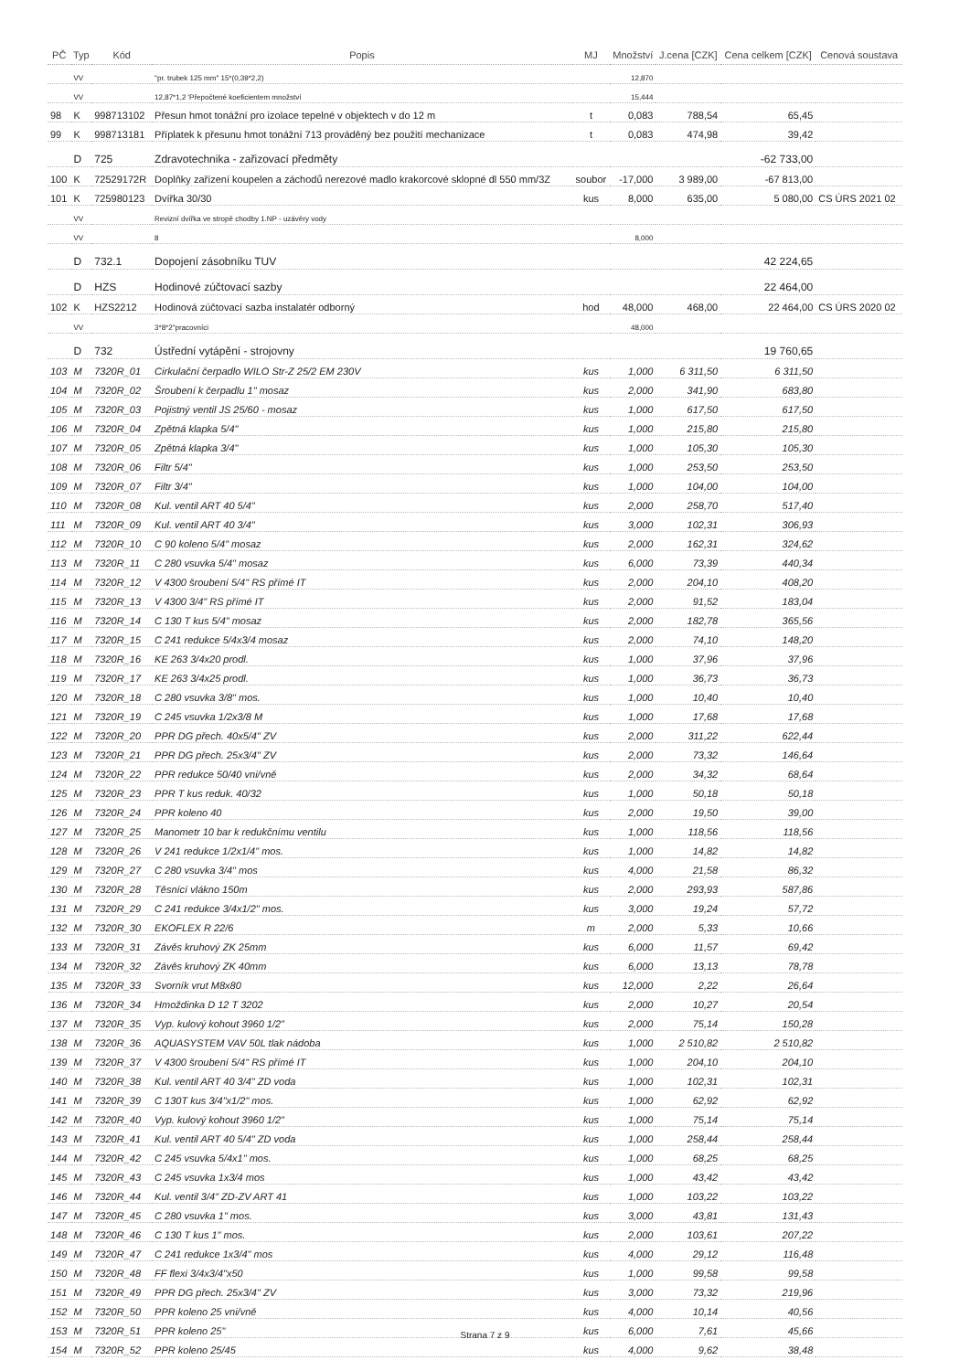| PČ | Typ | Kód | Popis | MJ | Množství | J.cena [CZK] | Cena celkem [CZK] | Cenová soustava |
| --- | --- | --- | --- | --- | --- | --- | --- | --- |
| | VV | | "pr. trubek 125 mm" 15*(0,39*2,2) | | 12,870 | | | |
| | VV | | 12,87*1,2 'Přepočtené koeficientem množství | | 15,444 | | | |
| 98 | K | 998713102 | Přesun hmot tonážní pro izolace tepelné v objektech v do 12 m | t | 0,083 | 788,54 | 65,45 | |
| 99 | K | 998713181 | Příplatek k přesunu hmot tonážní 713 prováděný bez použití mechanizace | t | 0,083 | 474,98 | 39,42 | |
| | D | 725 | Zdravotechnika - zařizovací předměty | | | | -62 733,00 | |
| 100 | K | 72529172R | Doplňky zařízení koupelen a záchodů nerezové madlo krakorcové sklopné dl 550 mm/3Z | soubor | -17,000 | 3 989,00 | -67 813,00 | |
| 101 | K | 725980123 | Dvířka 30/30 | kus | 8,000 | 635,00 | 5 080,00 | CS ÚRS 2021 02 |
| | VV | | Revizní dvířka ve stropě chodby 1.NP - uzávěry vody | | | | | |
| | VV | | 8 | | 8,000 | | | |
| | D | 732.1 | Dopojení zásobníku TUV | | | | 42 224,65 | |
| | D | HZS | Hodinové zúčtovací sazby | | | | 22 464,00 | |
| 102 | K | HZS2212 | Hodinová zúčtovací sazba instalatér odborný | hod | 48,000 | 468,00 | 22 464,00 | CS ÚRS 2020 02 |
| | VV | | 3*8*2"pracovníci | | 48,000 | | | |
| | D | 732 | Ústřední vytápění - strojovny | | | | 19 760,65 | |
| 103 | M | 7320R_01 | Cirkulační čerpadlo WILO Str-Z 25/2 EM 230V | kus | 1,000 | 6 311,50 | 6 311,50 | |
| 104 | M | 7320R_02 | Šroubení k čerpadlu 1" mosaz | kus | 2,000 | 341,90 | 683,80 | |
| 105 | M | 7320R_03 | Pojistný ventil JS 25/60 - mosaz | kus | 1,000 | 617,50 | 617,50 | |
| 106 | M | 7320R_04 | Zpětná klapka 5/4" | kus | 1,000 | 215,80 | 215,80 | |
| 107 | M | 7320R_05 | Zpětná klapka 3/4" | kus | 1,000 | 105,30 | 105,30 | |
| 108 | M | 7320R_06 | Filtr 5/4" | kus | 1,000 | 253,50 | 253,50 | |
| 109 | M | 7320R_07 | Filtr 3/4" | kus | 1,000 | 104,00 | 104,00 | |
| 110 | M | 7320R_08 | Kul. ventil ART 40 5/4" | kus | 2,000 | 258,70 | 517,40 | |
| 111 | M | 7320R_09 | Kul. ventil ART 40 3/4" | kus | 3,000 | 102,31 | 306,93 | |
| 112 | M | 7320R_10 | C 90 koleno 5/4" mosaz | kus | 2,000 | 162,31 | 324,62 | |
| 113 | M | 7320R_11 | C 280 vsuvka 5/4" mosaz | kus | 6,000 | 73,39 | 440,34 | |
| 114 | M | 7320R_12 | V 4300 šroubení 5/4" RS přímé IT | kus | 2,000 | 204,10 | 408,20 | |
| 115 | M | 7320R_13 | V 4300 3/4" RS přímé IT | kus | 2,000 | 91,52 | 183,04 | |
| 116 | M | 7320R_14 | C 130 T kus 5/4" mosaz | kus | 2,000 | 182,78 | 365,56 | |
| 117 | M | 7320R_15 | C 241 redukce 5/4x3/4 mosaz | kus | 2,000 | 74,10 | 148,20 | |
| 118 | M | 7320R_16 | KE 263 3/4x20 prodl. | kus | 1,000 | 37,96 | 37,96 | |
| 119 | M | 7320R_17 | KE 263 3/4x25 prodl. | kus | 1,000 | 36,73 | 36,73 | |
| 120 | M | 7320R_18 | C 280 vsuvka 3/8" mos. | kus | 1,000 | 10,40 | 10,40 | |
| 121 | M | 7320R_19 | C 245 vsuvka 1/2x3/8 M | kus | 1,000 | 17,68 | 17,68 | |
| 122 | M | 7320R_20 | PPR DG přech. 40x5/4" ZV | kus | 2,000 | 311,22 | 622,44 | |
| 123 | M | 7320R_21 | PPR DG přech. 25x3/4" ZV | kus | 2,000 | 73,32 | 146,64 | |
| 124 | M | 7320R_22 | PPR redukce 50/40 vni/vně | kus | 2,000 | 34,32 | 68,64 | |
| 125 | M | 7320R_23 | PPR T kus reduk. 40/32 | kus | 1,000 | 50,18 | 50,18 | |
| 126 | M | 7320R_24 | PPR koleno 40 | kus | 2,000 | 19,50 | 39,00 | |
| 127 | M | 7320R_25 | Manometr 10 bar k redukčnímu ventilu | kus | 1,000 | 118,56 | 118,56 | |
| 128 | M | 7320R_26 | V 241 redukce 1/2x1/4" mos. | kus | 1,000 | 14,82 | 14,82 | |
| 129 | M | 7320R_27 | C 280 vsuvka 3/4" mos | kus | 4,000 | 21,58 | 86,32 | |
| 130 | M | 7320R_28 | Těsnící vlákno 150m | kus | 2,000 | 293,93 | 587,86 | |
| 131 | M | 7320R_29 | C 241 redukce 3/4x1/2" mos. | kus | 3,000 | 19,24 | 57,72 | |
| 132 | M | 7320R_30 | EKOFLEX R 22/6 | m | 2,000 | 5,33 | 10,66 | |
| 133 | M | 7320R_31 | Závěs kruhový ZK 25mm | kus | 6,000 | 11,57 | 69,42 | |
| 134 | M | 7320R_32 | Závěs kruhový ZK 40mm | kus | 6,000 | 13,13 | 78,78 | |
| 135 | M | 7320R_33 | Svorník vrut M8x80 | kus | 12,000 | 2,22 | 26,64 | |
| 136 | M | 7320R_34 | Hmoždinka D 12 T 3202 | kus | 2,000 | 10,27 | 20,54 | |
| 137 | M | 7320R_35 | Vyp. kulový kohout 3960 1/2" | kus | 2,000 | 75,14 | 150,28 | |
| 138 | M | 7320R_36 | AQUASYSTEM VAV 50L tlak nádoba | kus | 1,000 | 2 510,82 | 2 510,82 | |
| 139 | M | 7320R_37 | V 4300 šroubení 5/4" RS přímé IT | kus | 1,000 | 204,10 | 204,10 | |
| 140 | M | 7320R_38 | Kul. ventil ART 40 3/4" ZD voda | kus | 1,000 | 102,31 | 102,31 | |
| 141 | M | 7320R_39 | C 130T kus 3/4"x1/2" mos. | kus | 1,000 | 62,92 | 62,92 | |
| 142 | M | 7320R_40 | Vyp. kulový kohout 3960 1/2" | kus | 1,000 | 75,14 | 75,14 | |
| 143 | M | 7320R_41 | Kul. ventil ART 40 5/4" ZD voda | kus | 1,000 | 258,44 | 258,44 | |
| 144 | M | 7320R_42 | C 245 vsuvka 5/4x1" mos. | kus | 1,000 | 68,25 | 68,25 | |
| 145 | M | 7320R_43 | C 245 vsuvka 1x3/4 mos | kus | 1,000 | 43,42 | 43,42 | |
| 146 | M | 7320R_44 | Kul. ventil 3/4" ZD-ZV ART 41 | kus | 1,000 | 103,22 | 103,22 | |
| 147 | M | 7320R_45 | C 280 vsuvka 1" mos. | kus | 3,000 | 43,81 | 131,43 | |
| 148 | M | 7320R_46 | C 130 T kus 1" mos. | kus | 2,000 | 103,61 | 207,22 | |
| 149 | M | 7320R_47 | C 241 redukce 1x3/4" mos | kus | 4,000 | 29,12 | 116,48 | |
| 150 | M | 7320R_48 | FF flexi 3/4x3/4"x50 | kus | 1,000 | 99,58 | 99,58 | |
| 151 | M | 7320R_49 | PPR DG přech. 25x3/4" ZV | kus | 3,000 | 73,32 | 219,96 | |
| 152 | M | 7320R_50 | PPR koleno 25 vni/vně | kus | 4,000 | 10,14 | 40,56 | |
| 153 | M | 7320R_51 | PPR koleno 25" | kus | 6,000 | 7,61 | 45,66 | |
| 154 | M | 7320R_52 | PPR koleno 25/45 | kus | 4,000 | 9,62 | 38,48 | |
Strana 7 z 9